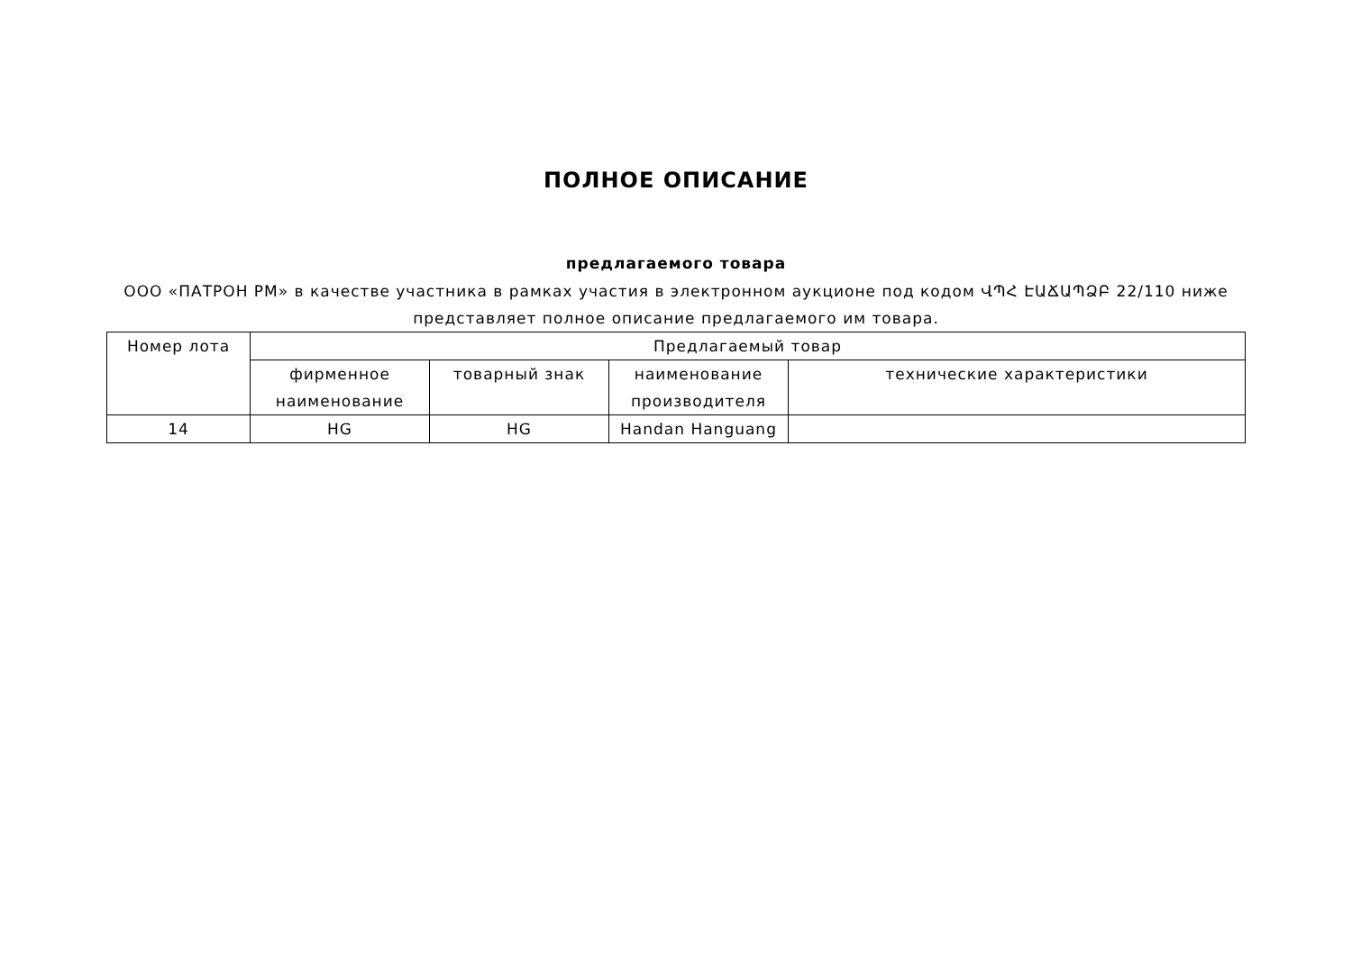ПОЛНОЕ ОПИСАНИЕ
предлагаемого товара
ООО «ПАТРОН РМ» в качестве участника в рамках участия в электронном аукционе под кодом ՎՊՀ ԷԱՃԱՊՁԲ 22/110 ниже представляет полное описание предлагаемого им товара.
| Номер лота | Предлагаемый товар | | | |
| --- | --- | --- | --- | --- |
| | фирменное наименование | товарный знак | наименование производителя | технические характеристики |
| 14 | HG | HG | Handan Hanguang | |